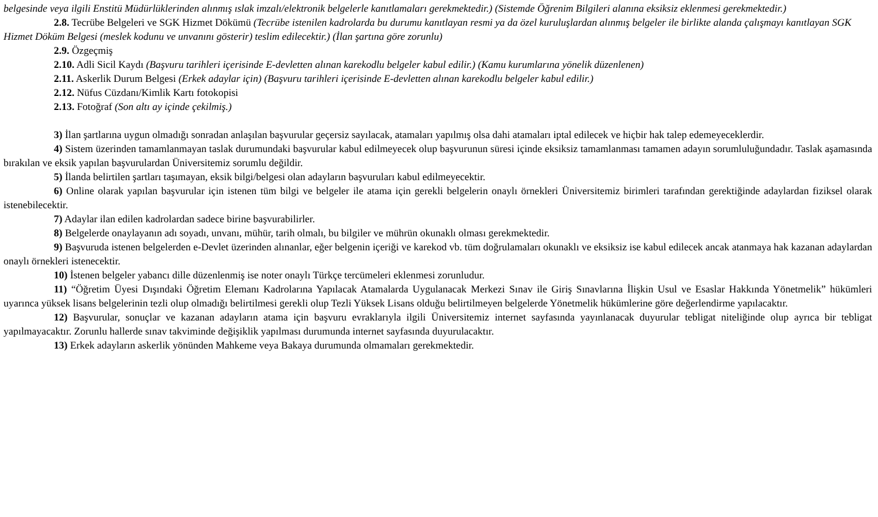belgesinde veya ilgili Enstitü Müdürlüklerinden alınmış ıslak imzalı/elektronik belgelerle kanıtlamaları gerekmektedir.) (Sistemde Öğrenim Bilgileri alanına eksiksiz eklenmesi gerekmektedir.)
2.8. Tecrübe Belgeleri ve SGK Hizmet Dökümü (Tecrübe istenilen kadrolarda bu durumu kanıtlayan resmi ya da özel kuruluşlardan alınmış belgeler ile birlikte alanda çalışmayı kanıtlayan SGK Hizmet Döküm Belgesi (meslek kodunu ve unvanını gösterir) teslim edilecektir.) (İlan şartına göre zorunlu)
2.9. Özgeçmiş
2.10. Adli Sicil Kaydı (Başvuru tarihleri içerisinde E-devletten alınan karekodlu belgeler kabul edilir.) (Kamu kurumlarına yönelik düzenlenen)
2.11. Askerlik Durum Belgesi (Erkek adaylar için) (Başvuru tarihleri içerisinde E-devletten alınan karekodlu belgeler kabul edilir.)
2.12. Nüfus Cüzdanı/Kimlik Kartı fotokopisi
2.13. Fotoğraf (Son altı ay içinde çekilmiş.)
3) İlan şartlarına uygun olmadığı sonradan anlaşılan başvurular geçersiz sayılacak, atamaları yapılmış olsa dahi atamaları iptal edilecek ve hiçbir hak talep edemeyeceklerdir.
4) Sistem üzerinden tamamlanmayan taslak durumundaki başvurular kabul edilmeyecek olup başvurunun süresi içinde eksiksiz tamamlanması tamamen adayın sorumluluğundadır. Taslak aşamasında bırakılan ve eksik yapılan başvurulardan Üniversitemiz sorumlu değildir.
5) İlanda belirtilen şartları taşımayan, eksik bilgi/belgesi olan adayların başvuruları kabul edilmeyecektir.
6) Online olarak yapılan başvurular için istenen tüm bilgi ve belgeler ile atama için gerekli belgelerin onaylı örnekleri Üniversitemiz birimleri tarafından gerektiğinde adaylardan fiziksel olarak istenebilecektir.
7) Adaylar ilan edilen kadrolardan sadece birine başvurabilirler.
8) Belgelerde onaylayanın adı soyadı, unvanı, mühür, tarih olmalı, bu bilgiler ve mührün okunaklı olması gerekmektedir.
9) Başvuruda istenen belgelerden e-Devlet üzerinden alınanlar, eğer belgenin içeriği ve karekod vb. tüm doğrulamaları okunaklı ve eksiksiz ise kabul edilecek ancak atanmaya hak kazanan adaylardan onaylı örnekleri istenecektir.
10) İstenen belgeler yabancı dille düzenlenmiş ise noter onaylı Türkçe tercümeleri eklenmesi zorunludur.
11) “Öğretim Üyesi Dışındaki Öğretim Elemanı Kadrolarına Yapılacak Atamalarda Uygulanacak Merkezi Sınav ile Giriş Sınavlarına İlişkin Usul ve Esaslar Hakkında Yönetmelik” hükümleri uyarınca yüksek lisans belgelerinin tezli olup olmadığı belirtilmesi gerekli olup Tezli Yüksek Lisans olduğu belirtilmeyen belgelerde Yönetmelik hükümlerine göre değerlendirme yapılacaktır.
12) Başvurular, sonuçlar ve kazanan adayların atama için başvuru evraklarıyla ilgili Üniversitemiz internet sayfasında yayınlanacak duyurular tebligat niteliğinde olup ayrıca bir tebligat yapılmayacaktır. Zorunlu hallerde sınav takviminde değişiklik yapılması durumunda internet sayfasında duyurulacaktır.
13) Erkek adayların askerlik yönünden Mahkeme veya Bakaya durumunda olmamaları gerekmektedir.